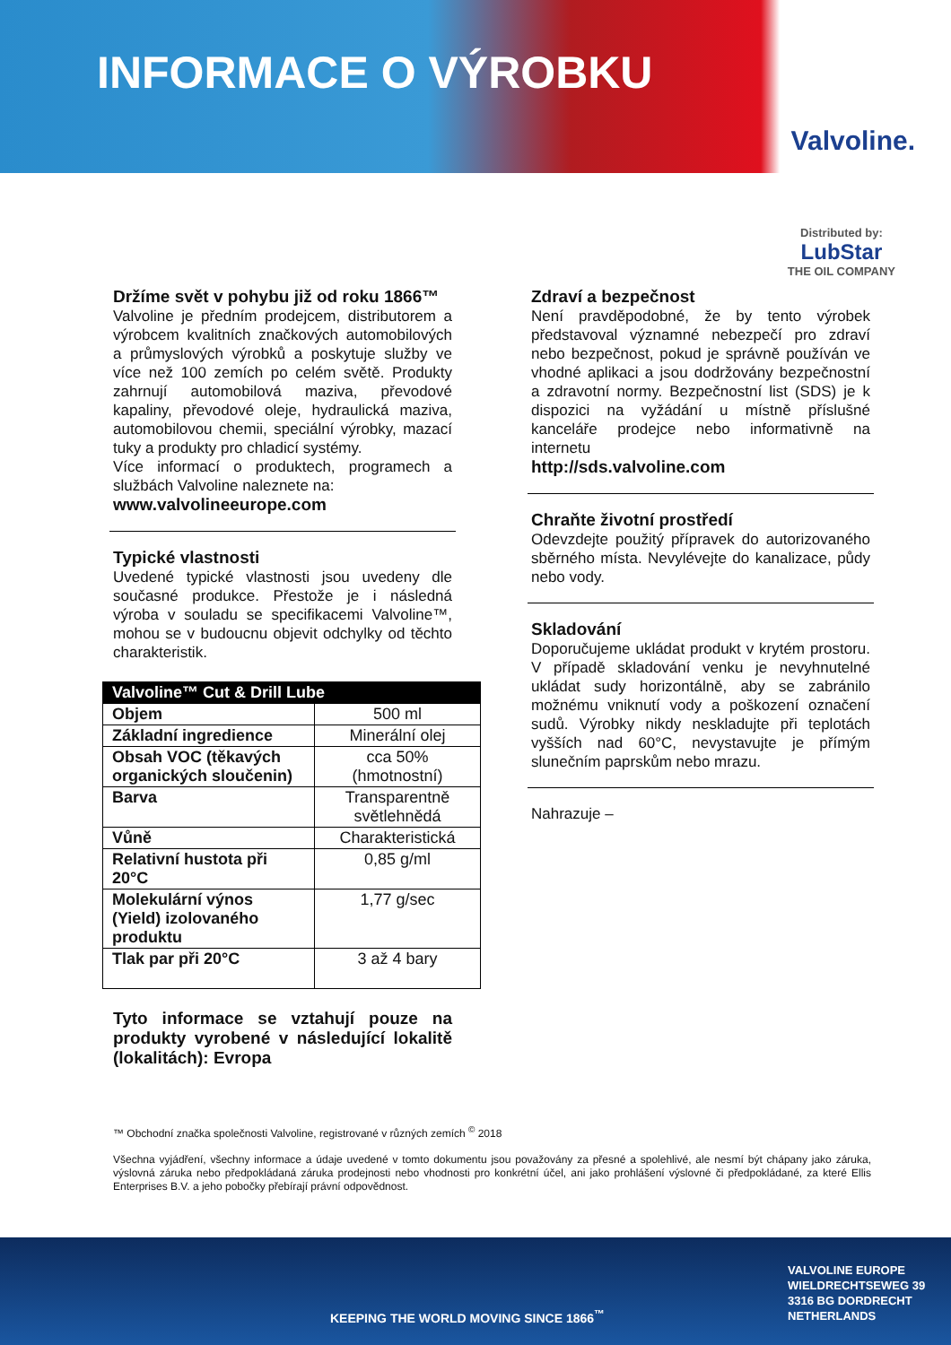INFORMACE O VÝROBKU
Valvoline.
Distributed by:
LubStar
THE OIL COMPANY
Držíme svět v pohybu již od roku 1866™
Valvoline je předním prodejcem, distributorem a výrobcem kvalitních značkových automobilových a průmyslových výrobků a poskytuje služby ve více než 100 zemích po celém světě. Produkty zahrnují automobilová maziva, převodové kapaliny, převodové oleje, hydraulická maziva, automobilovou chemii, speciální výrobky, mazací tuky a produkty pro chladicí systémy.
Více informací o produktech, programech a službách Valvoline naleznete na:
www.valvolineeurope.com
Typické vlastnosti
Uvedené typické vlastnosti jsou uvedeny dle současné produkce. Přestože je i následná výroba v souladu se specifikacemi Valvoline™, mohou se v budoucnu objevit odchylky od těchto charakteristik.
| Valvoline™ Cut & Drill Lube | |
| --- | --- |
| Objem | 500 ml |
| Základní ingredience | Minerální olej |
| Obsah VOC (těkavých organických sloučenin) | cca 50% (hmotnostní) |
| Barva | Transparentně světlehnědá |
| Vůně | Charakteristická |
| Relativní hustota při 20°C | 0,85 g/ml |
| Molekulární výnos (Yield) izolovaného produktu | 1,77 g/sec |
| Tlak par při 20°C | 3 až 4 bary |
Tyto informace se vztahují pouze na produkty vyrobené v následující lokalitě (lokalitách): Evropa
Zdraví a bezpečnost
Není pravděpodobné, že by tento výrobek představoval významné nebezpečí pro zdraví nebo bezpečnost, pokud je správně používán ve vhodné aplikaci a jsou dodržovány bezpečnostní a zdravotní normy. Bezpečnostní list (SDS) je k dispozici na vyžádání u místně příslušné kanceláře prodejce nebo informativně na internetu
http://sds.valvoline.com
Chraňte životní prostředí
Odevzdejte použitý přípravek do autorizovaného sběrného místa. Nevylévejte do kanalizace, půdy nebo vody.
Skladování
Doporučujeme ukládat produkt v krytém prostoru. V případě skladování venku je nevyhnutelné ukládat sudy horizontálně, aby se zabránilo možnému vniknutí vody a poškození označení sudů. Výrobky nikdy neskladujte při teplotách vyšších nad 60°C, nevystavujte je přímým slunečním paprskům nebo mrazu.
Nahrazuje –
™ Obchodní značka společnosti Valvoline, registrované v různých zemích <sup>©</sup> 2018
Všechna vyjádření, všechny informace a údaje uvedené v tomto dokumentu jsou považovány za přesné a spolehlivé, ale nesmí být chápany jako záruka, výslovná záruka nebo předpokládaná záruka prodejnosti nebo vhodnosti pro konkrétní účel, ani jako prohlášení výslovné či předpokládané, za které Ellis Enterprises B.V. a jeho pobočky přebírají právní odpovědnost.
KEEPING THE WORLD MOVING SINCE 1866<sup>™</sup>
VALVOLINE EUROPE
WIELDRECHTSEWEG 39
3316 BG DORDRECHT
NETHERLANDS